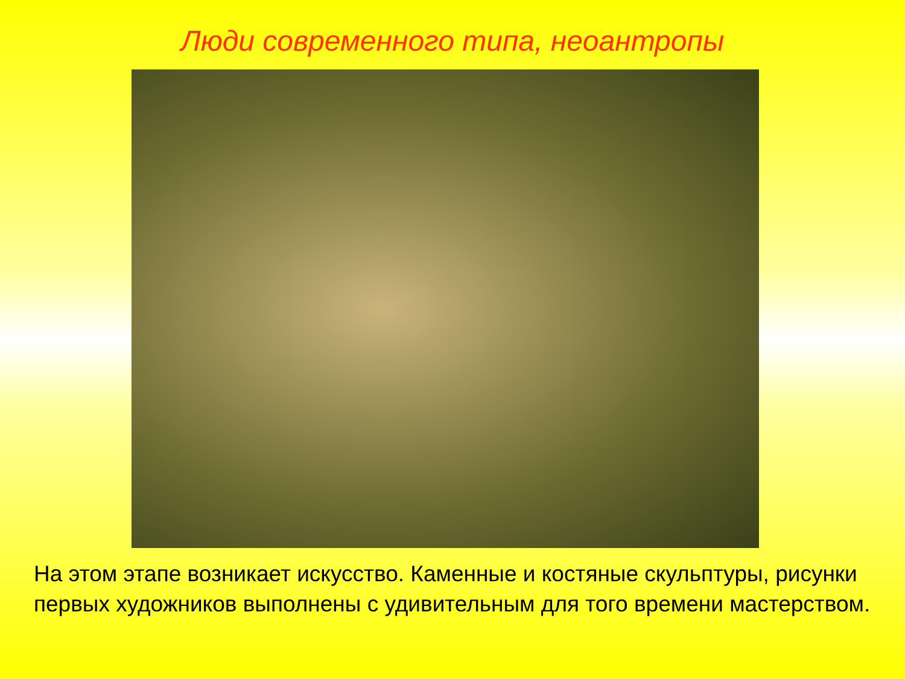Люди современного типа, неоантропы
На этом этапе возникает искусство. Каменные и костяные скульптуры, рисунки первых художников выполнены с удивительным для того времени мастерством.